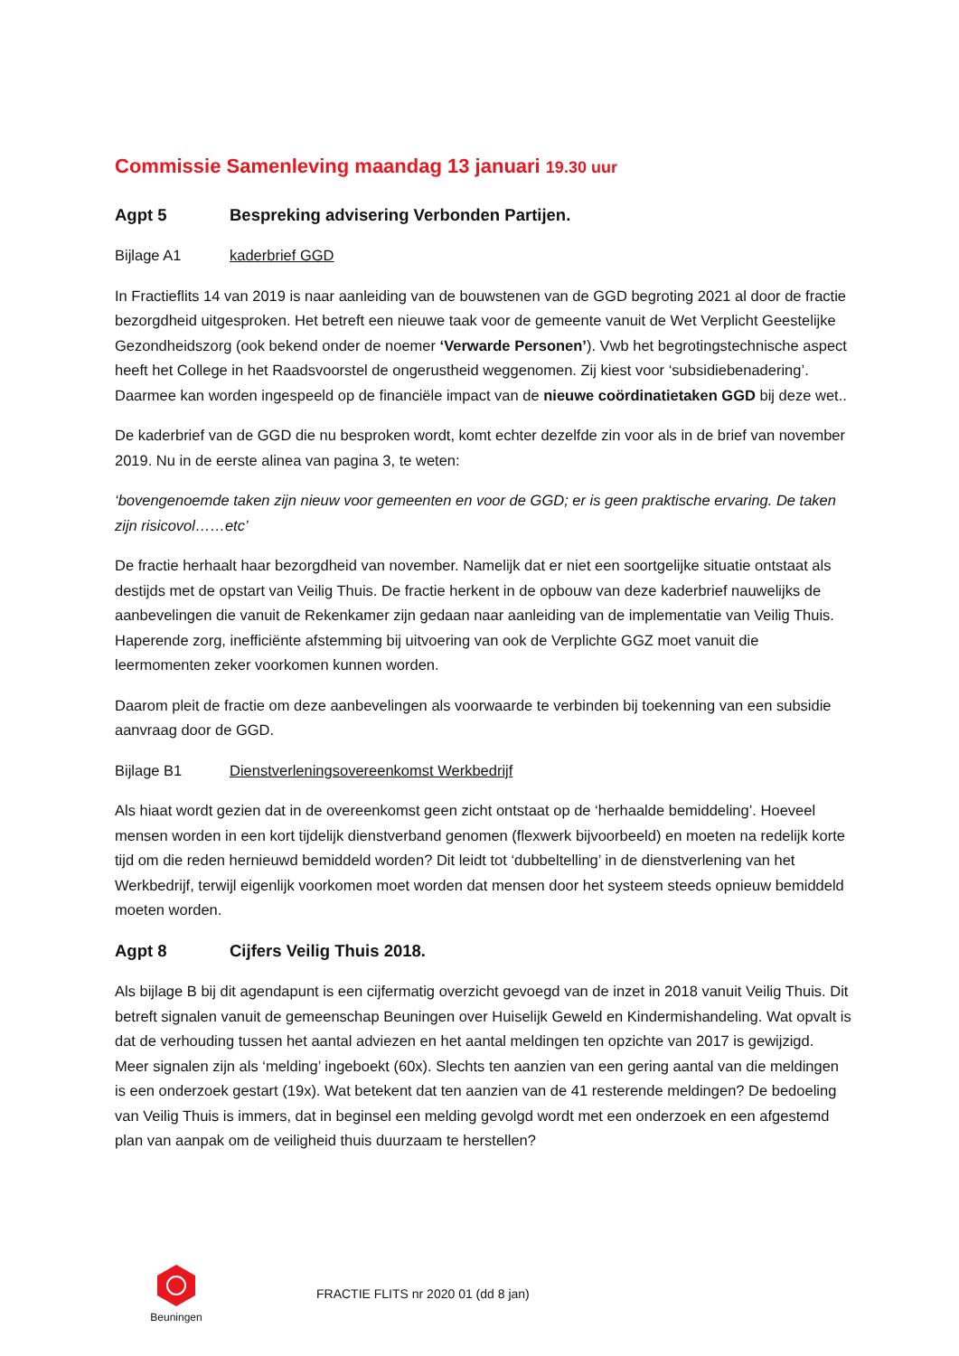Commissie Samenleving maandag 13 januari 19.30 uur
Agpt 5 Bespreking advisering Verbonden Partijen.
Bijlage A1 kaderbrief GGD
In Fractieflits 14 van 2019 is naar aanleiding van de bouwstenen van de GGD begroting 2021 al door de fractie bezorgdheid uitgesproken. Het betreft een nieuwe taak voor de gemeente vanuit de Wet Verplicht Geestelijke Gezondheidszorg (ook bekend onder de noemer ‘Verwarde Personen’). Vwb het begrotingstechnische aspect heeft het College in het Raadsvoorstel de ongerustheid weggenomen. Zij kiest voor ‘subsidiebenadering’. Daarmee kan worden ingespeeld op de financiële impact van de nieuwe coördinatietaken GGD bij deze wet..
De kaderbrief van de GGD die nu besproken wordt, komt echter dezelfde zin voor als in de brief van november 2019. Nu in de eerste alinea van pagina 3, te weten:
‘bovengenoemde taken zijn nieuw voor gemeenten en voor de GGD; er is geen praktische ervaring. De taken zijn risicovol……etc’
De fractie herhaalt haar bezorgdheid van november. Namelijk dat er niet een soortgelijke situatie ontstaat als destijds met de opstart van Veilig Thuis. De fractie herkent in de opbouw van deze kaderbrief nauwelijks de aanbevelingen die vanuit de Rekenkamer zijn gedaan naar aanleiding van de implementatie van Veilig Thuis. Haperende zorg, inefficiënte afstemming bij uitvoering van ook de Verplichte GGZ moet vanuit die leermomenten zeker voorkomen kunnen worden.
Daarom pleit de fractie om deze aanbevelingen als voorwaarde te verbinden bij toekenning van een subsidie aanvraag door de GGD.
Bijlage B1 Dienstverleningsovereenkomst Werkbedrijf
Als hiaat wordt gezien dat in de overeenkomst geen zicht ontstaat op de ‘herhaalde bemiddeling’. Hoeveel mensen worden in een kort tijdelijk dienstverband genomen (flexwerk bijvoorbeeld) en moeten na redelijk korte tijd om die reden hernieuwd bemiddeld worden? Dit leidt tot ‘dubbeltelling’ in de dienstverlening van het Werkbedrijf, terwijl eigenlijk voorkomen moet worden dat mensen door het systeem steeds opnieuw bemiddeld moeten worden.
Agpt 8 Cijfers Veilig Thuis 2018.
Als bijlage B bij dit agendapunt is een cijfermatig overzicht gevoegd van de inzet in 2018 vanuit Veilig Thuis. Dit betreft signalen vanuit de gemeenschap Beuningen over Huiselijk Geweld en Kindermishandeling. Wat opvalt is dat de verhouding tussen het aantal adviezen en het aantal meldingen ten opzichte van 2017 is gewijzigd. Meer signalen zijn als ‘melding’ ingeboekt (60x). Slechts ten aanzien van een gering aantal van die meldingen is een onderzoek gestart (19x). Wat betekent dat ten aanzien van de 41 resterende meldingen? De bedoeling van Veilig Thuis is immers, dat in beginsel een melding gevolgd wordt met een onderzoek en een afgestemd plan van aanpak om de veiligheid thuis duurzaam te herstellen?
Beuningen
FRACTIE FLITS nr 2020 01 (dd 8 jan)